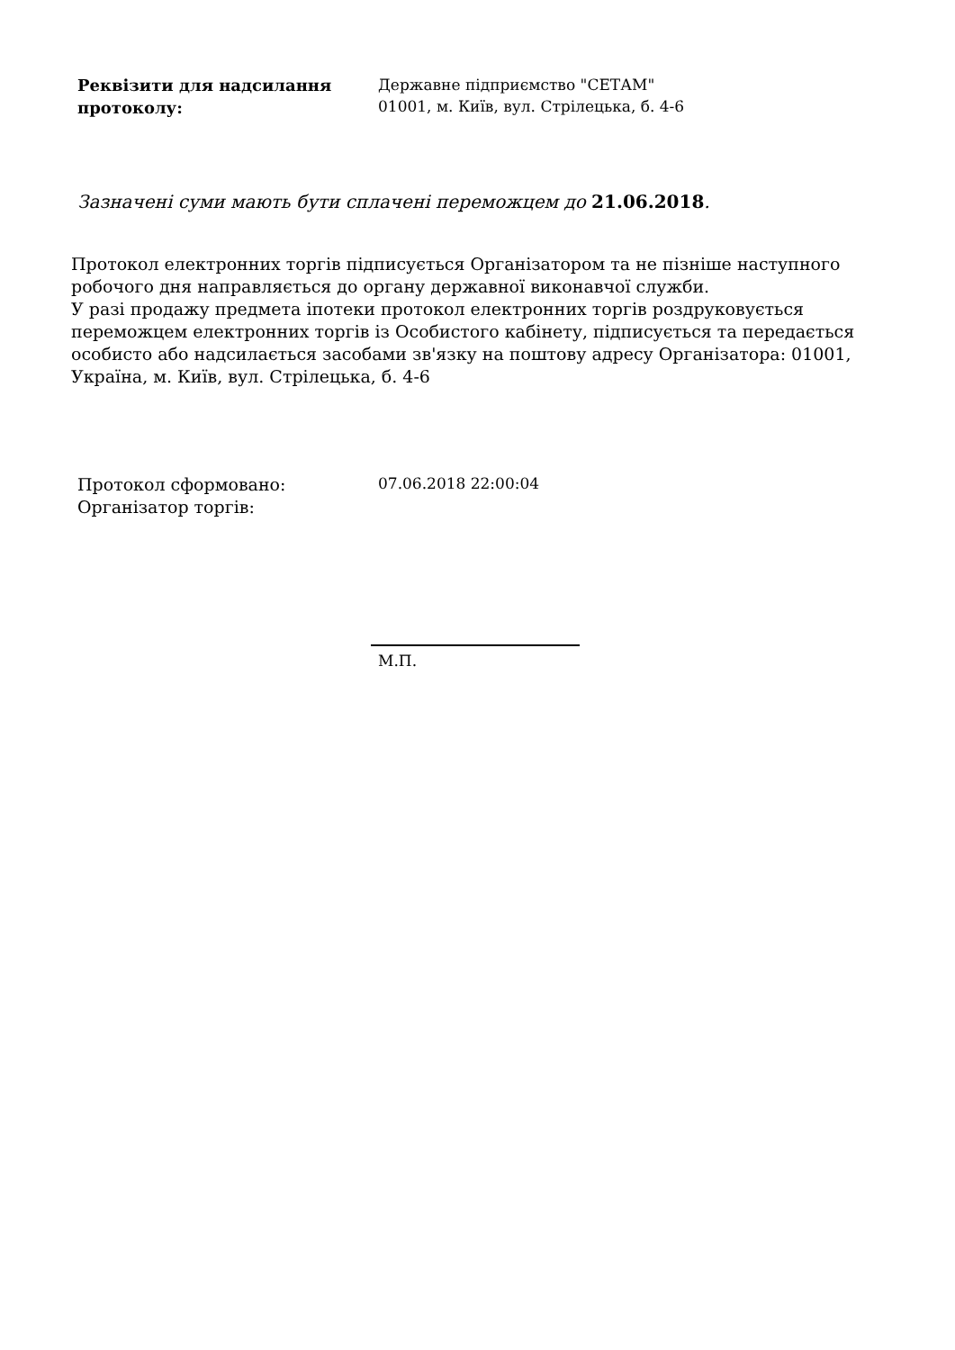Реквізити для надсилання протоколу:
Державне підприємство "СЕТАМ"
01001, м. Київ, вул. Стрілецька, б. 4-6
Зазначені суми мають бути сплачені переможцем до 21.06.2018.
Протокол електронних торгів підписується Організатором та не пізніше наступного робочого дня направляється до органу державної виконавчої служби.
У разі продажу предмета іпотеки протокол електронних торгів роздруковується переможцем електронних торгів із Особистого кабінету, підписується та передається особисто або надсилається засобами зв'язку на поштову адресу Організатора: 01001, Україна, м. Київ, вул. Стрілецька, б. 4-6
Протокол сформовано:
Організатор торгів:
07.06.2018 22:00:04
М.П.